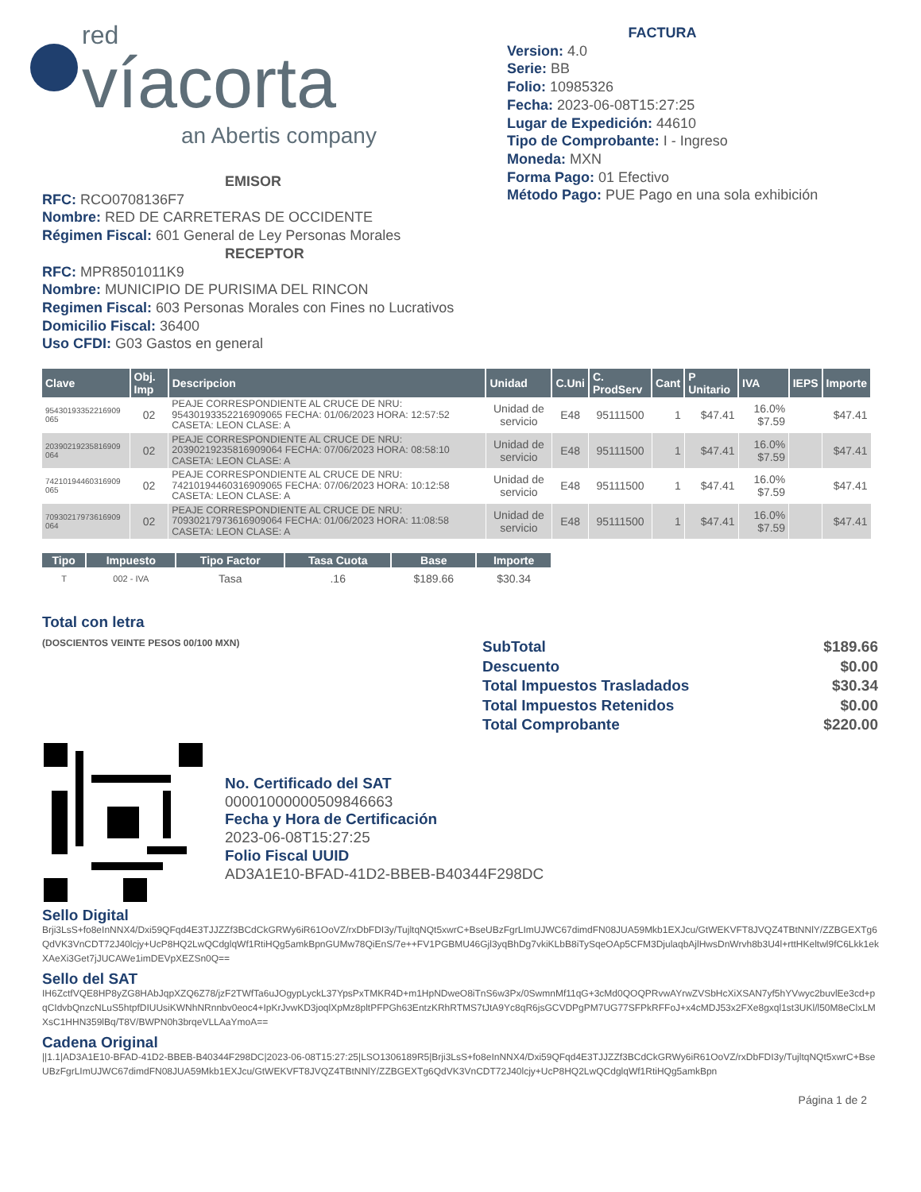red
víacorta
an Abertis company
FACTURA
Version: 4.0
Serie: BB
Folio: 10985326
Fecha: 2023-06-08T15:27:25
Lugar de Expedición: 44610
Tipo de Comprobante: I - Ingreso
Moneda: MXN
Forma Pago: 01 Efectivo
Método Pago: PUE Pago en una sola exhibición
EMISOR
RFC: RCO0708136F7
Nombre: RED DE CARRETERAS DE OCCIDENTE
Régimen Fiscal: 601 General de Ley Personas Morales
RECEPTOR
RFC: MPR8501011K9
Nombre: MUNICIPIO DE PURISIMA DEL RINCON
Regimen Fiscal: 603 Personas Morales con Fines no Lucrativos
Domicilio Fiscal: 36400
Uso CFDI: G03 Gastos en general
| Clave | Obj. Imp | Descripcion | Unidad | C.Uni | C. ProdServ | Cant | P Unitario | IVA | IEPS | Importe |
| --- | --- | --- | --- | --- | --- | --- | --- | --- | --- | --- |
| 95430193352216909 065 | 02 | PEAJE CORRESPONDIENTE AL CRUCE DE NRU: 95430193352216909065 FECHA: 01/06/2023 HORA: 12:57:52 CASETA: LEON CLASE: A | Unidad de servicio | E48 | 95111500 | 1 | $47.41 | 16.0% $7.59 | | $47.41 |
| 20390219235816909 064 | 02 | PEAJE CORRESPONDIENTE AL CRUCE DE NRU: 20390219235816909064 FECHA: 07/06/2023 HORA: 08:58:10 CASETA: LEON CLASE: A | Unidad de servicio | E48 | 95111500 | 1 | $47.41 | 16.0% $7.59 | | $47.41 |
| 74210194460316909 065 | 02 | PEAJE CORRESPONDIENTE AL CRUCE DE NRU: 74210194460316909065 FECHA: 07/06/2023 HORA: 10:12:58 CASETA: LEON CLASE: A | Unidad de servicio | E48 | 95111500 | 1 | $47.41 | 16.0% $7.59 | | $47.41 |
| 70930217973616909 064 | 02 | PEAJE CORRESPONDIENTE AL CRUCE DE NRU: 70930217973616909064 FECHA: 01/06/2023 HORA: 11:08:58 CASETA: LEON CLASE: A | Unidad de servicio | E48 | 95111500 | 1 | $47.41 | 16.0% $7.59 | | $47.41 |
| Tipo | Impuesto | Tipo Factor | Tasa Cuota | Base | Importe |
| --- | --- | --- | --- | --- | --- |
| T | 002 - IVA | Tasa | .16 | $189.66 | $30.34 |
Total con letra
(DOSCIENTOS VEINTE PESOS 00/100 MXN)
| SubTotal | $189.66 |
| Descuento | $0.00 |
| Total Impuestos Trasladados | $30.34 |
| Total Impuestos Retenidos | $0.00 |
| Total Comprobante | $220.00 |
No. Certificado del SAT
00001000000509846663
Fecha y Hora de Certificación
2023-06-08T15:27:25
Folio Fiscal UUID
AD3A1E10-BFAD-41D2-BBEB-B40344F298DC
Sello Digital
Brji3LsS+fo8eInNNX4/Dxi59QFqd4E3TJJZZf3BCdCkGRWy6iR61OoVZ/rxDbFDI3y/TujltqNQt5xwrC+BseUBzFgrLImUJWC67dimdFN08JUA59Mkb1EXJcu/GtWEKVFT8JVQZ4TBtNNlY/ZZBGEXTg6QdVK3VnCDT72J40lcjy+UcP8HQ2LwQCdglqWf1RtiHQg5amkBpnGUMw78QiEnS/7e++FV1PGBMU46Gjl3yqBhDg7vkiKLbB8iTySqeOAp5CFM3DjulaqbAjlHwsDnWrvh8b3U4l+rttHKeltwl9fC6Lkk1ekXAeXi3Get7jJUCAWe1imDEVpXEZSn0Q==
Sello del SAT
IH6ZctfVQE8HP8yZG8HAbJqpXZQ6Z78/jzF2TWfTa6uJOgypLyckL37YpsPxTMKR4D+m1HpNDweO8iTnS6w3Px/0SwmnMf11qG+3cMd0QOQPRvwAYrwZVSbHcXiXSAN7yf5hYVwyc2buvlEe3cd+pqCIdvbQnzcNLuS5htpfDIUUsiKWNhNRnnbv0eoc4+IpKrJvwKD3joqlXpMz8pltPFPGh63EntzKRhRTMS7tJtA9Yc8qR6jsGCVDPgPM7UG77SFPkRFFoJ+x4cMDJ53x2FXe8gxql1st3UKl/l50M8eClxLMXsC1HHN359lBq/T8V/BWPN0h3brqeVLLAaYmoA==
Cadena Original
||1.1|AD3A1E10-BFAD-41D2-BBEB-B40344F298DC|2023-06-08T15:27:25|LSO1306189R5|Brji3LsS+fo8eInNNX4/Dxi59QFqd4E3TJJZZf3BCdCkGRWy6iR61OoVZ/rxDbFDI3y/TujltqNQt5xwrC+BseUBzFgrLImUJWC67dimdFN08JUA59Mkb1EXJcu/GtWEKVFT8JVQZ4TBtNNlY/ZZBGEXTg6QdVK3VnCDT72J40lcjy+UcP8HQ2LwQCdglqWf1RtiHQg5amkBpn
Página 1 de 2